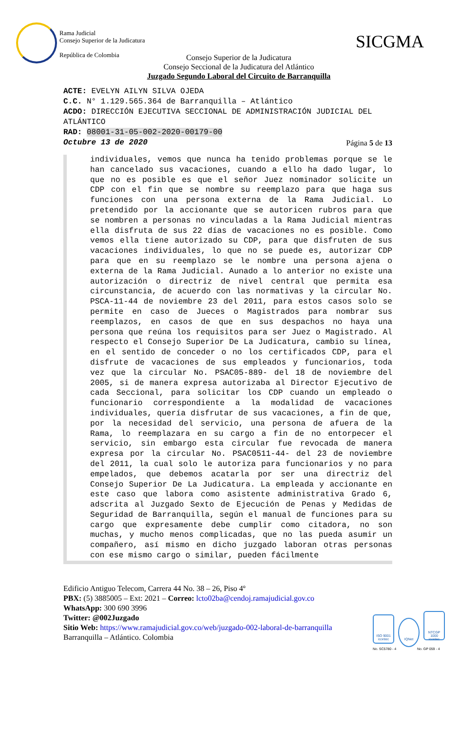Rama Judicial
Consejo Superior de la Judicatura
República de Colombia
SICGMA
Consejo Superior de la Judicatura
Consejo Seccional de la Judicatura del Atlántico
Juzgado Segundo Laboral del Circuito de Barranquilla
ACTE: EVELYN AILYN SILVA OJEDA
C.C. N° 1.129.565.364 de Barranquilla – Atlántico
ACDO: DIRECCIÓN EJECUTIVA SECCIONAL DE ADMINISTRACIÓN JUDICIAL DEL ATLÁNTICO
RAD: 08001-31-05-002-2020-00179-00
Octubre 13 de 2020 Página 5 de 13
individuales, vemos que nunca ha tenido problemas porque se le han cancelado sus vacaciones, cuando a ello ha dado lugar, lo que no es posible es que el señor Juez nominador solicite un CDP con el fin que se nombre su reemplazo para que haga sus funciones con una persona externa de la Rama Judicial. Lo pretendido por la accionante que se autoricen rubros para que se nombren a personas no vinculadas a la Rama Judicial mientras ella disfruta de sus 22 días de vacaciones no es posible. Como vemos ella tiene autorizado su CDP, para que disfruten de sus vacaciones individuales, lo que no se puede es, autorizar CDP para que en su reemplazo se le nombre una persona ajena o externa de la Rama Judicial. Aunado a lo anterior no existe una autorización o directriz de nivel central que permita esa circunstancia, de acuerdo con las normativas y la circular No. PSCA-11-44 de noviembre 23 del 2011, para estos casos solo se permite en caso de Jueces o Magistrados para nombrar sus reemplazos, en casos de que en sus despachos no haya una persona que reúna los requisitos para ser Juez o Magistrado. Al respecto el Consejo Superior De La Judicatura, cambio su línea, en el sentido de conceder o no los certificados CDP, para el disfrute de vacaciones de sus empleados y funcionarios, toda vez que la circular No. PSAC05-889- del 18 de noviembre del 2005, si de manera expresa autorizaba al Director Ejecutivo de cada Seccional, para solicitar los CDP cuando un empleado o funcionario correspondiente a la modalidad de vacaciones individuales, quería disfrutar de sus vacaciones, a fin de que, por la necesidad del servicio, una persona de afuera de la Rama, lo reemplazara en su cargo a fin de no entorpecer el servicio, sin embargo esta circular fue revocada de manera expresa por la circular No. PSAC0511-44- del 23 de noviembre del 2011, la cual solo le autoriza para funcionarios y no para empelados, que debemos acatarla por ser una directriz del Consejo Superior De La Judicatura. La empleada y accionante en este caso que labora como asistente administrativa Grado 6, adscrita al Juzgado Sexto de Ejecución de Penas y Medidas de Seguridad de Barranquilla, según el manual de funciones para su cargo que expresamente debe cumplir como citadora, no son muchas, y mucho menos complicadas, que no las pueda asumir un compañero, así mismo en dicho juzgado laboran otras personas con ese mismo cargo o similar, pueden fácilmente
Edificio Antiguo Telecom, Carrera 44 No. 38 – 26, Piso 4º
PBX: (5) 3885005 – Ext: 2021 – Correo: lcto02ba@cendoj.ramajudicial.gov.co
WhatsApp: 300 690 3996
Twitter: @002Juzgado
Sitio Web: https://www.ramajudicial.gov.co/web/juzgado-002-laboral-de-barranquilla
Barranquilla – Atlántico. Colombia
ISO 9001
icontec IQNet NTCGP 1000
icontec
No. SC5780 - 4 No. GP 059 - 4